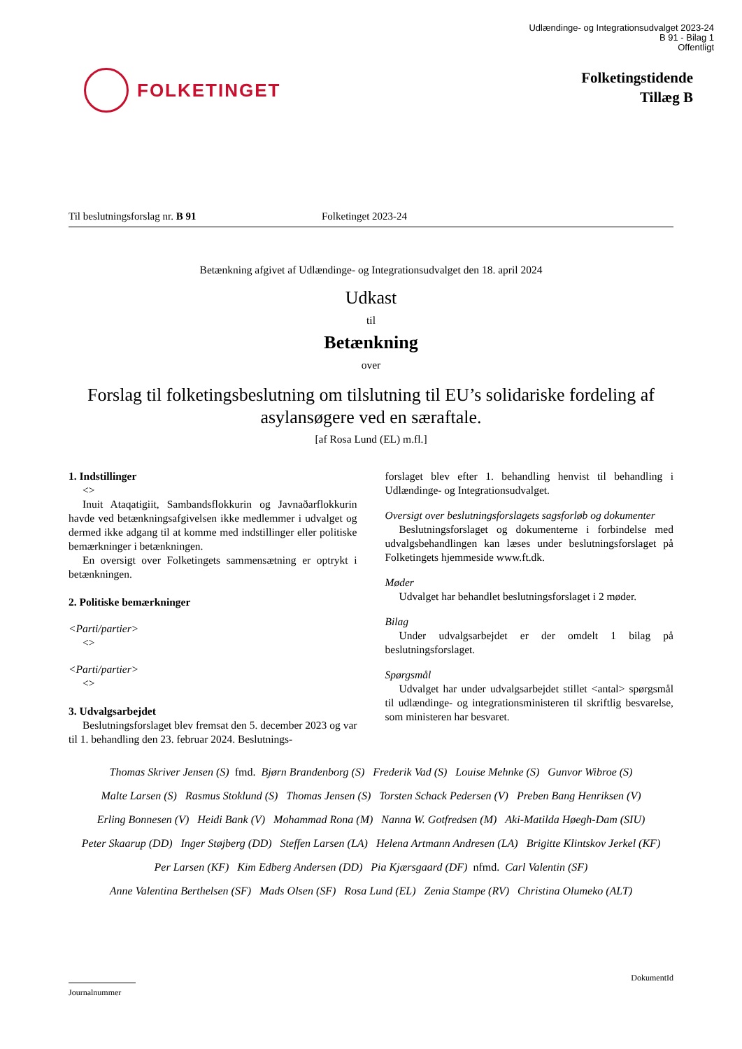Udlændinge- og Integrationsudvalget 2023-24
B 91 - Bilag 1
Offentligt
FOLKETINGET
Folketingstidende
Tillæg B
Til beslutningsforslag nr. B 91 Folketinget 2023-24
Betænkning afgivet af Udlændinge- og Integrationsudvalget den 18. april 2024
Udkast
til
Betænkning
over
Forslag til folketingsbeslutning om tilslutning til EU’s solidariske fordeling af asylansøgere ved en særaftale.
[af Rosa Lund (EL) m.fl.]
1. Indstillinger
<>
Inuit Ataqatigiit, Sambandsflokkurin og Javnaðarflokkurin havde ved betænkningsafgivelsen ikke medlemmer i udvalget og dermed ikke adgang til at komme med indstillinger eller politiske bemærkninger i betænkningen.
En oversigt over Folketingets sammensætning er optrykt i betænkningen.
2. Politiske bemærkninger
<Parti/partier>
<>
<Parti/partier>
<>
3. Udvalgsarbejdet
Beslutningsforslaget blev fremsat den 5. december 2023 og var til 1. behandling den 23. februar 2024. Beslutnings-
forslaget blev efter 1. behandling henvist til behandling i Udlændinge- og Integrationsudvalget.
Oversigt over beslutningsforslagets sagsforløb og dokumenter
Beslutningsforslaget og dokumenterne i forbindelse med udvalgsbehandlingen kan læses under beslutningsforslaget på Folketingets hjemmeside www.ft.dk.
Møder
Udvalget har behandlet beslutningsforslaget i 2 møder.
Bilag
Under udvalgsarbejdet er der omdelt 1 bilag på beslutningsforslaget.
Spørgsmål
Udvalget har under udvalgsarbejdet stillet <antal> spørgsmål til udlændinge- og integrationsministeren til skriftlig besvarelse, som ministeren har besvaret.
Thomas Skriver Jensen (S) fmd. Bjørn Brandenborg (S) Frederik Vad (S) Louise Mehnke (S) Gunvor Wibroe (S)
Malte Larsen (S) Rasmus Stoklund (S) Thomas Jensen (S) Torsten Schack Pedersen (V) Preben Bang Henriksen (V)
Erling Bonnesen (V) Heidi Bank (V) Mohammad Rona (M) Nanna W. Gotfredsen (M) Aki-Matilda Høegh-Dam (SIU)
Peter Skaarup (DD) Inger Støjberg (DD) Steffen Larsen (LA) Helena Artmann Andresen (LA) Brigitte Klintskov Jerkel (KF)
Per Larsen (KF) Kim Edberg Andersen (DD) Pia Kjærsgaard (DF) nfmd. Carl Valentin (SF)
Anne Valentina Berthelsen (SF) Mads Olsen (SF) Rosa Lund (EL) Zenia Stampe (RV) Christina Olumeko (ALT)
Journalnummer
DokumentId